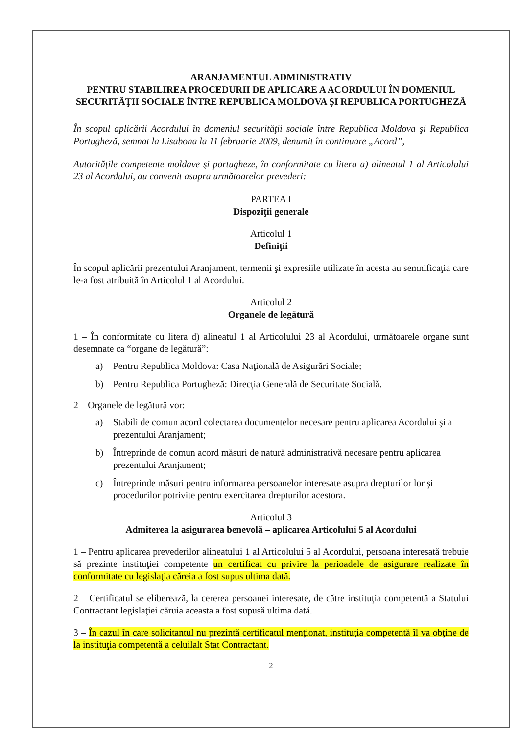ARANJAMENTUL ADMINISTRATIV
PENTRU STABILIREA PROCEDURII DE APLICARE A ACORDULUI ÎN DOMENIUL SECURITĂŢII SOCIALE ÎNTRE REPUBLICA MOLDOVA ŞI REPUBLICA PORTUGHEZĂ
În scopul aplicării Acordului în domeniul securităţii sociale între Republica Moldova şi Republica Portugheză, semnat la Lisabona la 11 februarie 2009, denumit în continuare „Acord”,
Autorităţile competente moldave şi portugheze, în conformitate cu litera a) alineatul 1 al Articolului 23 al Acordului, au convenit asupra următoarelor prevederi:
PARTEA I
Dispoziţii generale
Articolul 1
Definiţii
În scopul aplicării prezentului Aranjament, termenii şi expresiile utilizate în acesta au semnificaţia care le-a fost atribuită în Articolul 1 al Acordului.
Articolul 2
Organele de legătură
1 – În conformitate cu litera d) alineatul 1 al Articolului 23 al Acordului, următoarele organe sunt desemnate ca “organe de legătură”:
a) Pentru Republica Moldova: Casa Naţională de Asigurări Sociale;
b) Pentru Republica Portugheză: Direcţia Generală de Securitate Socială.
2 – Organele de legătură vor:
a) Stabili de comun acord colectarea documentelor necesare pentru aplicarea Acordului şi a prezentului Aranjament;
b) Întreprinde de comun acord măsuri de natură administrativă necesare pentru aplicarea prezentului Aranjament;
c) Întreprinde măsuri pentru informarea persoanelor interesate asupra drepturilor lor şi procedurilor potrivite pentru exercitarea drepturilor acestora.
Articolul 3
Admiterea la asigurarea benevolă – aplicarea Articolului 5 al Acordului
1 – Pentru aplicarea prevederilor alineatului 1 al Articolului 5 al Acordului, persoana interesată trebuie să prezinte instituţiei competente un certificat cu privire la perioadele de asigurare realizate în conformitate cu legislaţia căreia a fost supus ultima dată.
2 – Certificatul se eliberează, la cererea persoanei interesate, de către instituţia competentă a Statului Contractant legislaţiei căruia aceasta a fost supusă ultima dată.
3 – În cazul în care solicitantul nu prezintă certificatul menţionat, instituţia competentă îl va obţine de la instituţia competentă a celuilalt Stat Contractant.
2